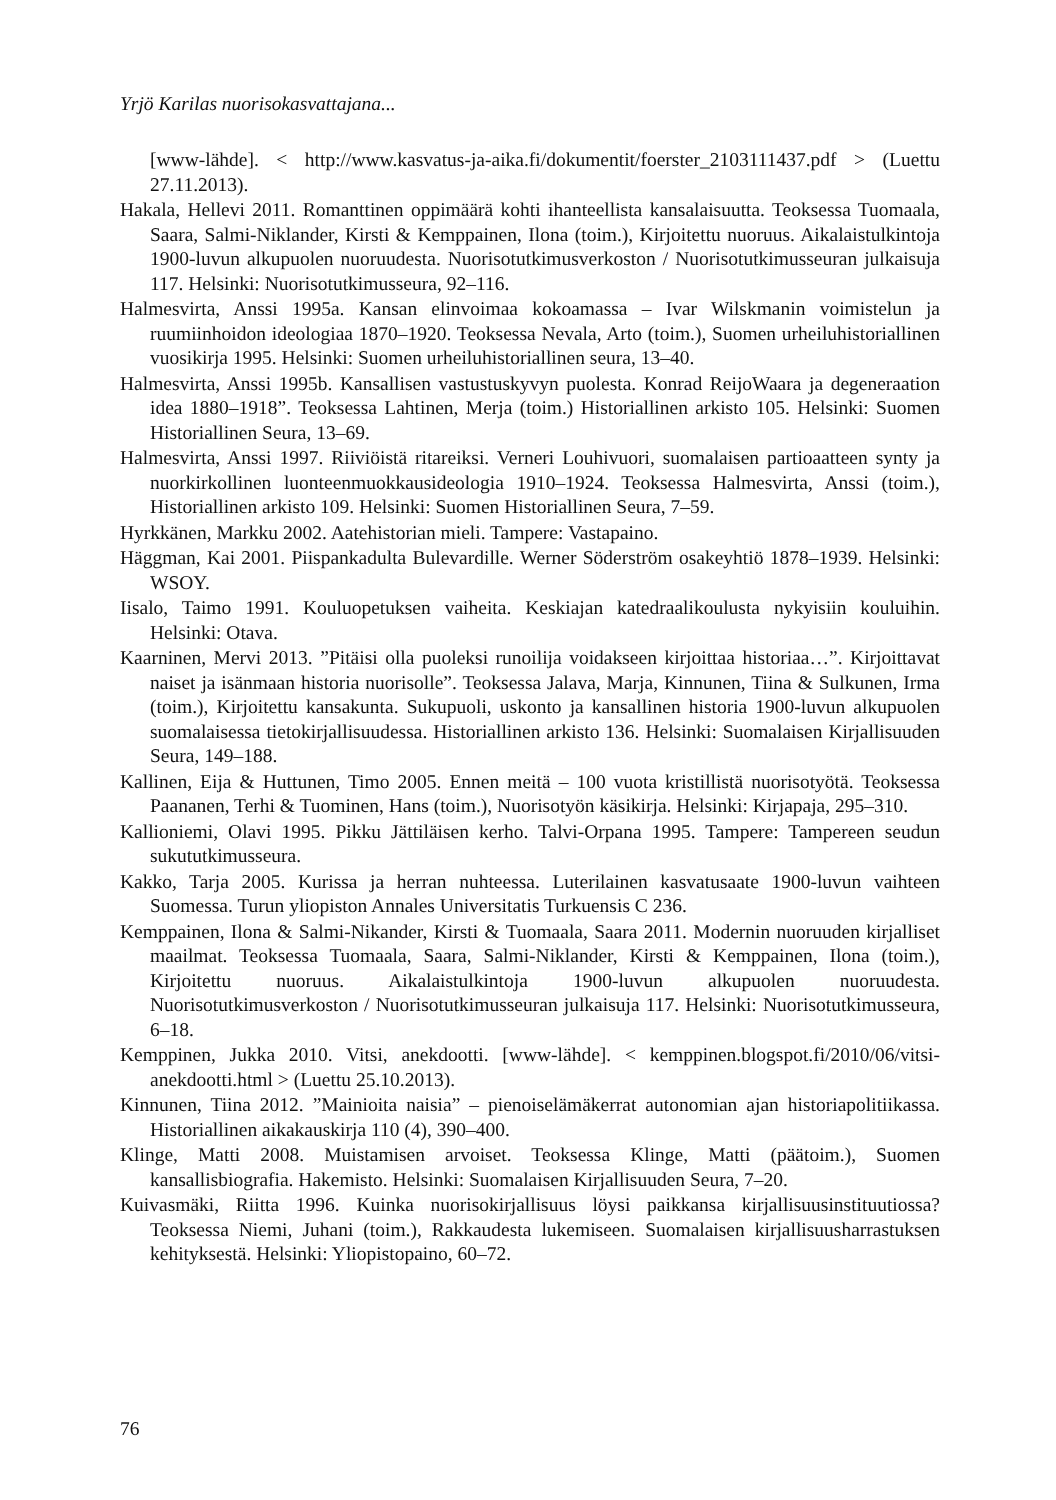Yrjö Karilas nuorisokasvattajana...
[www-lähde]. < http://www.kasvatus-ja-aika.fi/dokumentit/foerster_2103111437.pdf > (Luettu 27.11.2013).
Hakala, Hellevi 2011. Romanttinen oppimäärä kohti ihanteellista kansalaisuutta. Teoksessa Tuomaala, Saara, Salmi-Niklander, Kirsti & Kemppainen, Ilona (toim.), Kirjoitettu nuoruus. Aikalaistulkintoja 1900-luvun alkupuolen nuoruudesta. Nuorisotutkimusverkoston / Nuorisotutkimusseuran julkaisuja 117. Helsinki: Nuorisotutkimusseura, 92–116.
Halmesvirta, Anssi 1995a. Kansan elinvoimaa kokoamassa – Ivar Wilskmanin voimistelun ja ruumiinhoidon ideologiaa 1870–1920. Teoksessa Nevala, Arto (toim.), Suomen urheiluhistoriallinen vuosikirja 1995. Helsinki: Suomen urheiluhistoriallinen seura, 13–40.
Halmesvirta, Anssi 1995b. Kansallisen vastustuskyvyn puolesta. Konrad ReijoWaara ja degeneraation idea 1880–1918”. Teoksessa Lahtinen, Merja (toim.) Historiallinen arkisto 105. Helsinki: Suomen Historiallinen Seura, 13–69.
Halmesvirta, Anssi 1997. Riiviöistä ritareiksi. Verneri Louhivuori, suomalaisen partioaatteen synty ja nuorkirkollinen luonteenmuokkausideologia 1910–1924. Teoksessa Halmesvirta, Anssi (toim.), Historiallinen arkisto 109. Helsinki: Suomen Historiallinen Seura, 7–59.
Hyrkkänen, Markku 2002. Aatehistorian mieli. Tampere: Vastapaino.
Häggman, Kai 2001. Piispankadulta Bulevardille. Werner Söderström osakeyhtiö 1878–1939. Helsinki: WSOY.
Iisalo, Taimo 1991. Kouluopetuksen vaiheita. Keskiajan katedraalikoulusta nykyisiin kouluihin. Helsinki: Otava.
Kaarninen, Mervi 2013. ”Pitäisi olla puoleksi runoilija voidakseen kirjoittaa historiaa…”. Kirjoittavat naiset ja isänmaan historia nuorisolle”. Teoksessa Jalava, Marja, Kinnunen, Tiina & Sulkunen, Irma (toim.), Kirjoitettu kansakunta. Sukupuoli, uskonto ja kansallinen historia 1900-luvun alkupuolen suomalaisessa tietokirjallisuudessa. Historiallinen arkisto 136. Helsinki: Suomalaisen Kirjallisuuden Seura, 149–188.
Kallinen, Eija & Huttunen, Timo 2005. Ennen meitä – 100 vuota kristillistä nuorisotyötä. Teoksessa Paananen, Terhi & Tuominen, Hans (toim.), Nuorisotyön käsikirja. Helsinki: Kirjapaja, 295–310.
Kallioniemi, Olavi 1995. Pikku Jättiläisen kerho. Talvi-Orpana 1995. Tampere: Tampereen seudun sukututkimusseura.
Kakko, Tarja 2005. Kurissa ja herran nuhteessa. Luterilainen kasvatusaate 1900-luvun vaihteen Suomessa. Turun yliopiston Annales Universitatis Turkuensis C 236.
Kemppainen, Ilona & Salmi-Nikander, Kirsti & Tuomaala, Saara 2011. Modernin nuoruuden kirjalliset maailmat. Teoksessa Tuomaala, Saara, Salmi-Niklander, Kirsti & Kemppainen, Ilona (toim.), Kirjoitettu nuoruus. Aikalaistulkintoja 1900-luvun alkupuolen nuoruudesta. Nuorisotutkimusverkoston / Nuorisotutkimusseuran julkaisuja 117. Helsinki: Nuorisotutkimusseura, 6–18.
Kemppinen, Jukka 2010. Vitsi, anekdootti. [www-lähde]. < kemppinen.blogspot.fi/2010/06/vitsi-anekdootti.html > (Luettu 25.10.2013).
Kinnunen, Tiina 2012. ”Mainioita naisia” – pienoiselämäkerrat autonomian ajan historiapolitiikassa. Historiallinen aikakauskirja 110 (4), 390–400.
Klinge, Matti 2008. Muistamisen arvoiset. Teoksessa Klinge, Matti (päätoim.), Suomen kansallisbiografia. Hakemisto. Helsinki: Suomalaisen Kirjallisuuden Seura, 7–20.
Kuivasmäki, Riitta 1996. Kuinka nuorisokirjallisuus löysi paikkansa kirjallisuusinstituutiossa? Teoksessa Niemi, Juhani (toim.), Rakkaudesta lukemiseen. Suomalaisen kirjallisuusharrastuksen kehityksestä. Helsinki: Yliopistopaino, 60–72.
76